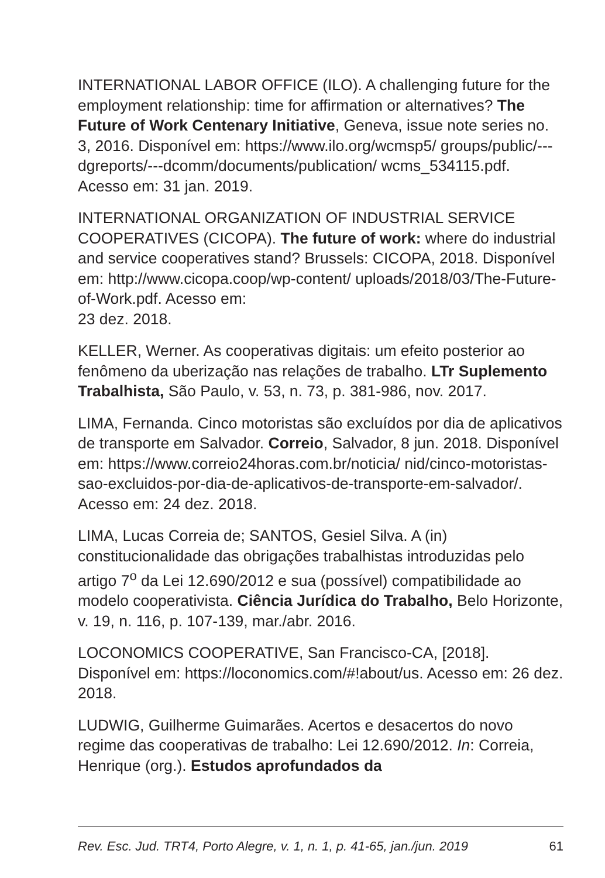INTERNATIONAL LABOR OFFICE (ILO). A challenging future for the employment relationship: time for affirmation or alternatives? The Future of Work Centenary Initiative, Geneva, issue note series no. 3, 2016. Disponível em: https://www.ilo.org/wcmsp5/ groups/public/---dgreports/---dcomm/documents/publication/ wcms_534115.pdf. Acesso em: 31 jan. 2019.
INTERNATIONAL ORGANIZATION OF INDUSTRIAL SERVICE COOPERATIVES (CICOPA). The future of work: where do industrial and service cooperatives stand? Brussels: CICOPA, 2018. Disponível em: http://www.cicopa.coop/wp-content/ uploads/2018/03/The-Future-of-Work.pdf. Acesso em:
23 dez. 2018.
KELLER, Werner. As cooperativas digitais: um efeito posterior ao fenômeno da uberização nas relações de trabalho. LTr Suplemento Trabalhista, São Paulo, v. 53, n. 73, p. 381-986, nov. 2017.
LIMA, Fernanda. Cinco motoristas são excluídos por dia de aplicativos de transporte em Salvador. Correio, Salvador, 8 jun. 2018. Disponível em: https://www.correio24horas.com.br/noticia/ nid/cinco-motoristas-sao-excluidos-por-dia-de-aplicativos-de-transporte-em-salvador/. Acesso em: 24 dez. 2018.
LIMA, Lucas Correia de; SANTOS, Gesiel Silva. A (in) constitucionalidade das obrigações trabalhistas introduzidas pelo artigo 7<sup>o</sup> da Lei 12.690/2012 e sua (possível) compatibilidade ao modelo cooperativista. Ciência Jurídica do Trabalho, Belo Horizonte, v. 19, n. 116, p. 107-139, mar./abr. 2016.
LOCONOMICS COOPERATIVE, San Francisco-CA, [2018]. Disponível em: https://loconomics.com/#!about/us. Acesso em: 26 dez. 2018.
LUDWIG, Guilherme Guimarães. Acertos e desacertos do novo regime das cooperativas de trabalho: Lei 12.690/2012. In: Correia, Henrique (org.). Estudos aprofundados da
Rev. Esc. Jud. TRT4, Porto Alegre, v. 1, n. 1, p. 41-65, jan./jun. 2019 61